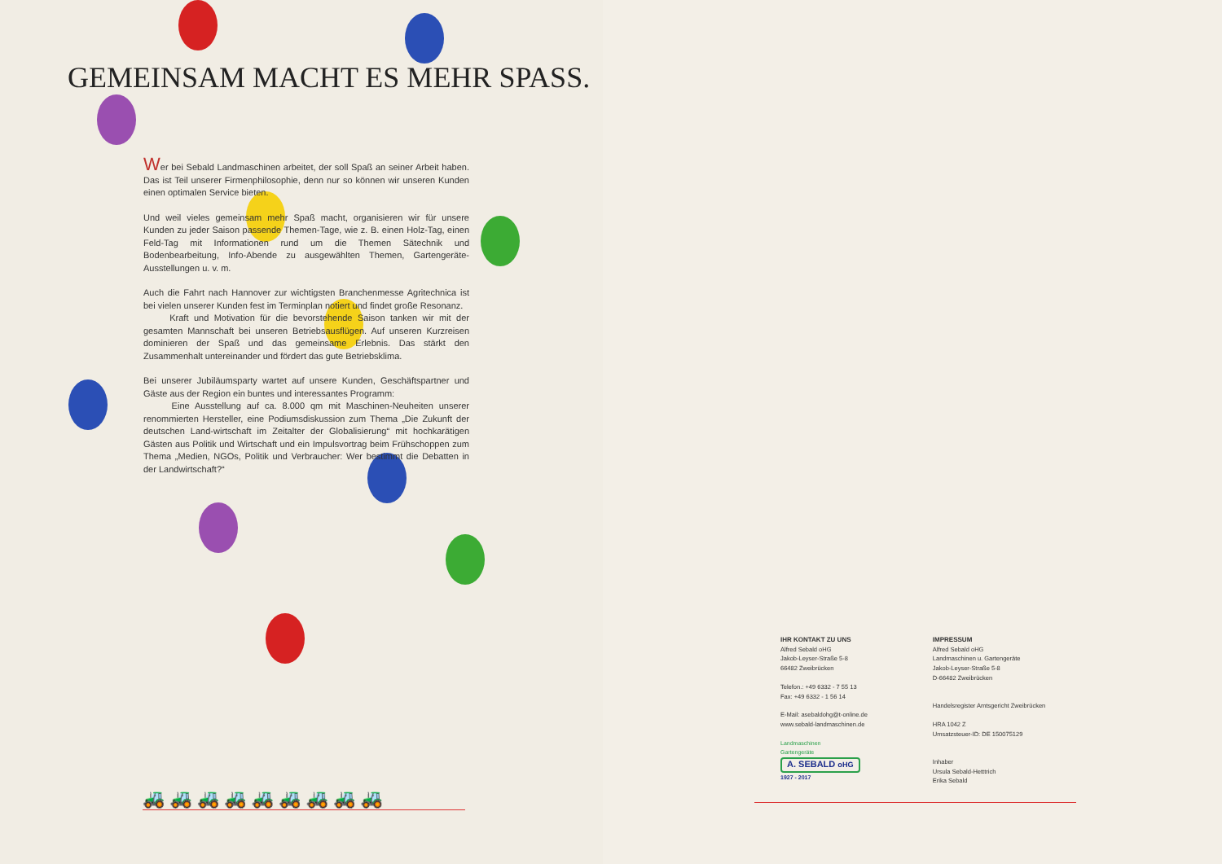GEMEINSAM MACHT ES MEHR SPASS.
Wer bei Sebald Landmaschinen arbeitet, der soll Spaß an seiner Arbeit haben. Das ist Teil unserer Firmenphilosophie, denn nur so können wir unseren Kunden einen optimalen Service bieten.
Und weil vieles gemeinsam mehr Spaß macht, organisieren wir für unsere Kunden zu jeder Saison passende Themen-Tage, wie z. B. einen Holz-Tag, einen Feld-Tag mit Informationen rund um die Themen Sätechnik und Bodenbearbeitung, Info-Abende zu ausgewählten Themen, Gartengeräte-Ausstellungen u. v. m.
Auch die Fahrt nach Hannover zur wichtigsten Branchenmesse Agritechnica ist bei vielen unserer Kunden fest im Terminplan notiert und findet große Resonanz.
Kraft und Motivation für die bevorstehende Saison tanken wir mit der gesamten Mannschaft bei unseren Betriebsausflügen. Auf unseren Kurzreisen dominieren der Spaß und das gemeinsame Erlebnis. Das stärkt den Zusammenhalt untereinander und fördert das gute Betriebsklima.
Bei unserer Jubiläumsparty wartet auf unsere Kunden, Geschäftspartner und Gäste aus der Region ein buntes und interessantes Programm:
Eine Ausstellung auf ca. 8.000 qm mit Maschinen-Neuheiten unserer renommierten Hersteller, eine Podiumsdiskussion zum Thema „Die Zukunft der deutschen Land-wirtschaft im Zeitalter der Globalisierung“ mit hochkarätigen Gästen aus Politik und Wirtschaft und ein Impulsvortrag beim Frühschoppen zum Thema „Medien, NGOs, Politik und Verbraucher: Wer bestimmt die Debatten in der Landwirtschaft?“
🚜🚜🚜🚜🚜🚜🚜🚜🚜
IHR KONTAKT ZU UNS
Alfred Sebald oHG
Jakob-Leyser-Straße 5-8
66482 Zweibrücken
Telefon.: +49 6332 - 7 55 13
Fax: +49 6332 - 1 56 14
E-Mail: asebaldohg@t-online.de
www.sebald-landmaschinen.de
Landmaschinen
Gartengeräte
A. SEBALD oHG
1927 - 2017
IMPRESSUM
Alfred Sebald oHG
Landmaschinen u. Gartengeräte
Jakob-Leyser-Straße 5-8
D-66482 Zweibrücken
Handelsregister Amtsgericht Zweibrücken
HRA 1042 Z
Umsatzsteuer-ID: DE 150075129
Inhaber
Ursula Sebald-Hetttrich
Erika Sebald